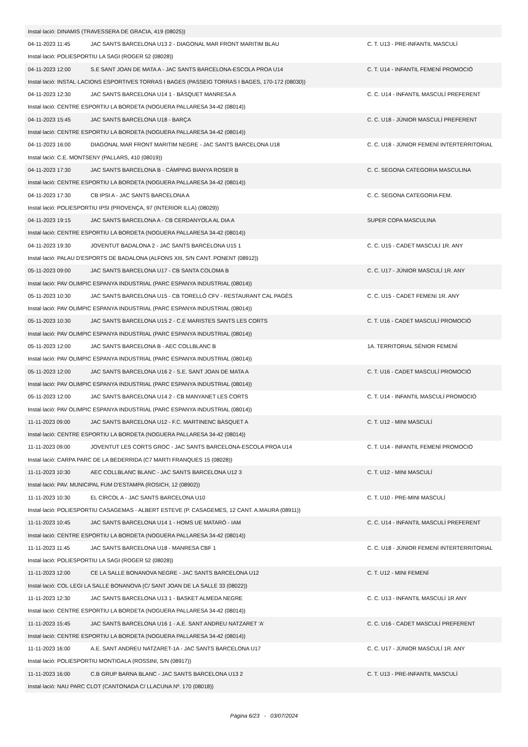| Instal·lació: DINAMIS (TRAVESSERA DE GRACIA, 419 (08025)) | | |
| 04-11-2023 11:45 | JAC SANTS BARCELONA U13 2 - DIAGONAL MAR FRONT MARITIM BLAU | C. T. U13 - PRE-INFANTIL MASCULÍ |
| Instal·lació: POLIESPORTIU LA SAGI (ROGER 52 (08028)) | | |
| 04-11-2023 12:00 | S.E SANT JOAN DE MATA A - JAC SANTS BARCELONA-ESCOLA PROA U14 | C. T. U14 - INFANTIL FEMENÍ PROMOCIÓ |
| Instal·lació: INSTAL·LACIONS ESPORTIVES TORRAS I BAGES (PASSEIG TORRAS I BAGES, 170-172 (08030)) | | |
| 04-11-2023 12:30 | JAC SANTS BARCELONA U14 1 - BÀSQUET MANRESA A | C. C. U14 - INFANTIL MASCULÍ PREFERENT |
| Instal·lació: CENTRE ESPORTIU LA BORDETA (NOGUERA PALLARESA 34-42 (08014)) | | |
| 04-11-2023 15:45 | JAC SANTS BARCELONA U18 - BARÇA | C. C. U18 - JÚNIOR MASCULÍ PREFERENT |
| Instal·lació: CENTRE ESPORTIU LA BORDETA (NOGUERA PALLARESA 34-42 (08014)) | | |
| 04-11-2023 16:00 | DIAGONAL MAR FRONT MARITIM NEGRE - JAC SANTS BARCELONA U18 | C. C. U18 - JÚNIOR FEMENÍ INTERTERRITORIAL |
| Instal·lació: C.E. MONTSENY (PALLARS, 410 (08019)) | | |
| 04-11-2023 17:30 | JAC SANTS BARCELONA B - CÀMPING BIANYA ROSER B | C. C. SEGONA CATEGORIA MASCULINA |
| Instal·lació: CENTRE ESPORTIU LA BORDETA (NOGUERA PALLARESA 34-42 (08014)) | | |
| 04-11-2023 17:30 | CB IPSI A - JAC SANTS BARCELONA A | C. C. SEGONA CATEGORIA FEM. |
| Instal·lació: POLIESPORTIU IPSI (PROVENÇA, 97 (INTERIOR ILLA) (08029)) | | |
| 04-11-2023 19:15 | JAC SANTS BARCELONA A - CB CERDANYOLA AL DIA A | SUPER COPA MASCULINA |
| Instal·lació: CENTRE ESPORTIU LA BORDETA (NOGUERA PALLARESA 34-42 (08014)) | | |
| 04-11-2023 19:30 | JOVENTUT BADALONA 2 - JAC SANTS BARCELONA U15 1 | C. C. U15 - CADET MASCULÍ 1R. ANY |
| Instal·lació: PALAU D'ESPORTS DE BADALONA (ALFONS XIII, S/N CANT. PONENT (08912)) | | |
| 05-11-2023 09:00 | JAC SANTS BARCELONA U17 - CB SANTA COLOMA B | C. C. U17 - JÚNIOR MASCULÍ 1R. ANY |
| Instal·lació: PAV OLIMPIC ESPANYA INDUSTRIAL (PARC ESPANYA INDUSTRIAL (08014)) | | |
| 05-11-2023 10:30 | JAC SANTS BARCELONA U15 - CB TORELLÓ CFV - RESTAURANT CAL PAGÈS | C. C. U15 - CADET FEMENí 1R. ANY |
| Instal·lació: PAV OLIMPIC ESPANYA INDUSTRIAL (PARC ESPANYA INDUSTRIAL (08014)) | | |
| 05-11-2023 10:30 | JAC SANTS BARCELONA U15 2 - C.E MARISTES SANTS LES CORTS | C. T. U16 - CADET MASCULÍ PROMOCIÓ |
| Instal·lació: PAV OLIMPIC ESPANYA INDUSTRIAL (PARC ESPANYA INDUSTRIAL (08014)) | | |
| 05-11-2023 12:00 | JAC SANTS BARCELONA B - AEC COLLBLANC B | 1A. TERRITORIAL SÈNIOR FEMENÍ |
| Instal·lació: PAV OLIMPIC ESPANYA INDUSTRIAL (PARC ESPANYA INDUSTRIAL (08014)) | | |
| 05-11-2023 12:00 | JAC SANTS BARCELONA U16 2 - S.E. SANT JOAN DE MATA A | C. T. U16 - CADET MASCULÍ PROMOCIÓ |
| Instal·lació: PAV OLIMPIC ESPANYA INDUSTRIAL (PARC ESPANYA INDUSTRIAL (08014)) | | |
| 05-11-2023 12:00 | JAC SANTS BARCELONA U14 2 - CB MANYANET LES CORTS | C. T. U14 - INFANTIL MASCULÍ PROMOCIÓ |
| Instal·lació: PAV OLIMPIC ESPANYA INDUSTRIAL (PARC ESPANYA INDUSTRIAL (08014)) | | |
| 11-11-2023 09:00 | JAC SANTS BARCELONA U12 - F.C. MARTINENC BÀSQUET A | C. T. U12 - MINI MASCULÍ |
| Instal·lació: CENTRE ESPORTIU LA BORDETA (NOGUERA PALLARESA 34-42 (08014)) | | |
| 11-11-2023 09:00 | JOVENTUT LES CORTS GROC - JAC SANTS BARCELONA-ESCOLA PROA U14 | C. T. U14 - INFANTIL FEMENÍ PROMOCIÓ |
| Instal·lació: CARPA PARC DE LA BEDERRIDA (C7 MARTI FRANQUES 15 (08028)) | | |
| 11-11-2023 10:30 | AEC COLLBLANC BLANC - JAC SANTS BARCELONA U12 3 | C. T. U12 - MINI MASCULÍ |
| Instal·lació: PAV. MUNICIPAL FUM D'ESTAMPA (ROSICH, 12 (08902)) | | |
| 11-11-2023 10:30 | EL CÍRCOL A - JAC SANTS BARCELONA U10 | C. T. U10 - PRE-MINI MASCULÍ |
| Instal·lació: POLIESPORTIU CASAGEMAS - ALBERT ESTEVE (P. CASAGEMES, 12 CANT. A.MAURA (08911)) | | |
| 11-11-2023 10:45 | JAC SANTS BARCELONA U14 1 - HOMS UE MATARÓ - IAM | C. C. U14 - INFANTIL MASCULÍ PREFERENT |
| Instal·lació: CENTRE ESPORTIU LA BORDETA (NOGUERA PALLARESA 34-42 (08014)) | | |
| 11-11-2023 11:45 | JAC SANTS BARCELONA U18 - MANRESA CBF 1 | C. C. U18 - JÚNIOR FEMENÍ INTERTERRITORIAL |
| Instal·lació: POLIESPORTIU LA SAGI (ROGER 52 (08028)) | | |
| 11-11-2023 12:00 | CE LA SALLE BONANOVA NEGRE - JAC SANTS BARCELONA U12 | C. T. U12 - MINI FEMENÍ |
| Instal·lació: COL·LEGI LA SALLE BONANOVA (C/ SANT JOAN DE LA SALLE 33 (08022)) | | |
| 11-11-2023 12:30 | JAC SANTS BARCELONA U13 1 - BASKET ALMEDA NEGRE | C. C. U13 - INFANTIL MASCULÍ 1R ANY |
| Instal·lació: CENTRE ESPORTIU LA BORDETA (NOGUERA PALLARESA 34-42 (08014)) | | |
| 11-11-2023 15:45 | JAC SANTS BARCELONA U16 1 - A.E. SANT ANDREU NATZARET 'A' | C. C. U16 - CADET MASCULÍ PREFERENT |
| Instal·lació: CENTRE ESPORTIU LA BORDETA (NOGUERA PALLARESA 34-42 (08014)) | | |
| 11-11-2023 16:00 | A.E. SANT ANDREU NATZARET-1A - JAC SANTS BARCELONA U17 | C. C. U17 - JÚNIOR MASCULÍ 1R. ANY |
| Instal·lació: POLIESPORTIU MONTIGALA (ROSSINI, S/N (08917)) | | |
| 11-11-2023 16:00 | C.B GRUP BARNA BLANC - JAC SANTS BARCELONA U13 2 | C. T. U13 - PRE-INFANTIL MASCULÍ |
| Instal·lació: NAU PARC CLOT (CANTONADA C/ LLACUNA Nº. 170 (08018)) | | |
Pàgina 6/23 - 03/07/2024